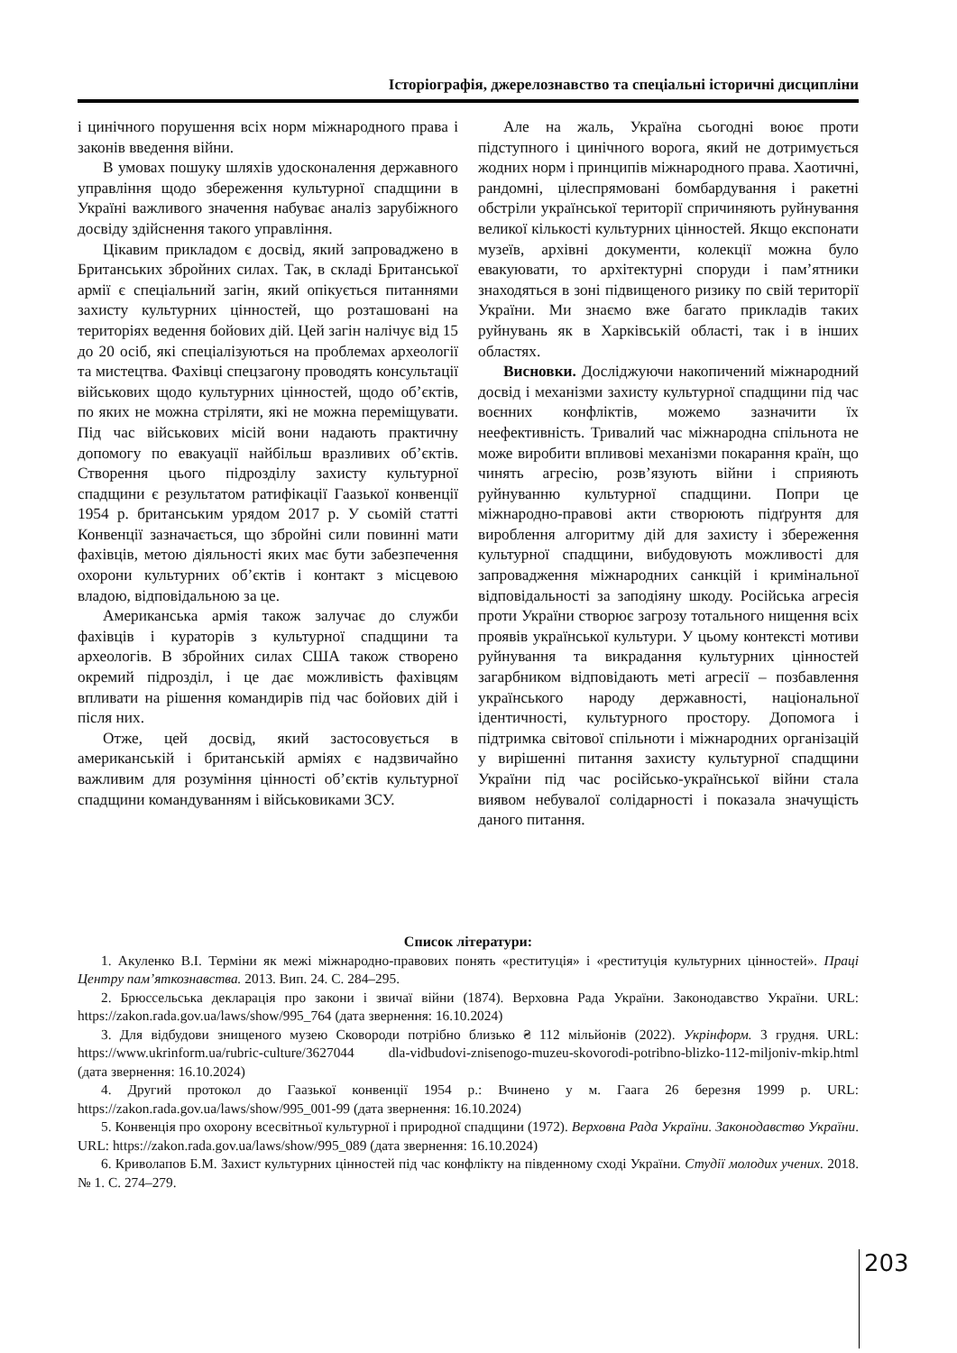Історіографія, джерелознавство та спеціальні історичні дисципліни
і цинічного порушення всіх норм міжнародного права і законів введення війни.
В умовах пошуку шляхів удосконалення державного управління щодо збереження культурної спадщини в Україні важливого значення набуває аналіз зарубіжного досвіду здійснення такого управління.
Цікавим прикладом є досвід, який запроваджено в Британських збройних силах. Так, в складі Британської армії є спеціальний загін, який опікується питаннями захисту культурних цінностей, що розташовані на територіях ведення бойових дій. Цей загін налічує від 15 до 20 осіб, які спеціалізуються на проблемах археології та мистецтва. Фахівці спецзагону проводять консультації військових щодо культурних цінностей, щодо об’єктів, по яких не можна стріляти, які не можна переміщувати. Під час військових місій вони надають практичну допомогу по евакуації найбільш вразливих об’єктів. Створення цього підрозділу захисту культурної спадщини є результатом ратифікації Гаазької конвенції 1954 р. британським урядом 2017 р. У сьомій статті Конвенції зазначається, що збройні сили повинні мати фахівців, метою діяльності яких має бути забезпечення охорони культурних об’єктів і контакт з місцевою владою, відповідальною за це.
Американська армія також залучає до служби фахівців і кураторів з культурної спадщини та археологів. В збройних силах США також створено окремий підрозділ, і це дає можливість фахівцям впливати на рішення командирів під час бойових дій і після них.
Отже, цей досвід, який застосовується в американській і британській арміях є надзвичайно важливим для розуміння цінності об’єктів культурної спадщини командуванням і військовиками ЗСУ.
Але на жаль, Україна сьогодні воює проти підступного і цинічного ворога, який не дотримується жодних норм і принципів міжнародного права. Хаотичні, рандомні, цілеспрямовані бомбардування і ракетні обстріли української території спричиняють руйнування великої кількості культурних цінностей. Якщо експонати музеїв, архівні документи, колекції можна було евакуювати, то архітектурні споруди і пам’ятники знаходяться в зоні підвищеного ризику по свій території України. Ми знаємо вже багато прикладів таких руйнувань як в Харківській області, так і в інших областях.
Висновки. Досліджуючи накопичений міжнародний досвід і механізми захисту культурної спадщини під час воєнних конфліктів, можемо зазначити їх неефективність. Тривалий час міжнародна спільнота не може виробити впливові механізми покарання країн, що чинять агресію, розв’язують війни і сприяють руйнуванню культурної спадщини. Попри це міжнародно-правові акти створюють підґрунтя для вироблення алгоритму дій для захисту і збереження культурної спадщини, вибудовують можливості для запровадження міжнародних санкцій і кримінальної відповідальності за заподіяну шкоду. Російська агресія проти України створює загрозу тотального нищення всіх проявів української культури. У цьому контексті мотиви руйнування та викрадання культурних цінностей загарбником відповідають меті агресії – позбавлення українського народу державності, національної ідентичності, культурного простору. Допомога і підтримка світової спільноти і міжнародних організацій у вирішенні питання захисту культурної спадщини України під час російсько-української війни стала виявом небувалої солідарності і показала значущість даного питання.
Список літератури:
1. Акуленко В.І. Терміни як межі міжнародно-правових понять «реституція» і «реституція культурних цінностей». Праці Центру пам’яткознавства. 2013. Вип. 24. С. 284–295.
2. Брюссельська декларація про закони і звичаї війни (1874). Верховна Рада України. Законодавство України. URL: https://zakon.rada.gov.ua/laws/show/995_764 (дата звернення: 16.10.2024)
3. Для відбудови знищеного музею Сковороди потрібно близько ₴ 112 мільйонів (2022). Укрінформ. 3 грудня. URL: https://www.ukrinform.ua/rubric-culture/3627044 dla-vidbudovi-znisenogo-muzeu-skovorodi-potribno-blizko-112-miljoniv-mkip.html (дата звернення: 16.10.2024)
4. Другий протокол до Гаазької конвенції 1954 р.: Вчинено у м. Гаага 26 березня 1999 р. URL: https://zakon.rada.gov.ua/laws/show/995_001-99 (дата звернення: 16.10.2024)
5. Конвенція про охорону всесвітньої культурної і природної спадщини (1972). Верховна Рада України. Законодавство України. URL: https://zakon.rada.gov.ua/laws/show/995_089 (дата звернення: 16.10.2024)
6. Криволапов Б.М. Захист культурних цінностей під час конфлікту на південному сході України. Студії молодих учених. 2018. № 1. С. 274–279.
203